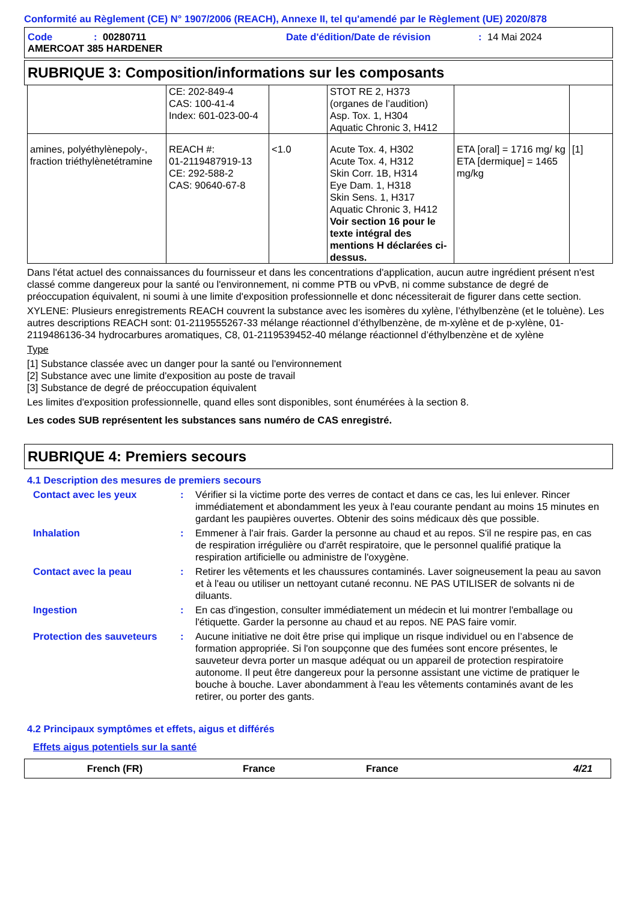Conformité au Règlement (CE) N° 1907/2006 (REACH), Annexe II, tel qu'amendé par le Règlement (UE) 2020/878
Code: 00280711 Date d'édition/Date de révision: 14 Mai 2024
AMERCOAT 385 HARDENER
RUBRIQUE 3: Composition/informations sur les composants
| | CE: 202-849-4 CAS: 100-41-4 Index: 601-023-00-4 | | STOT RE 2, H373 (organes de l’audition) Asp. Tox. 1, H304 Aquatic Chronic 3, H412 | | |
| amines, polyéthylènepoly-, fraction triéthylènetétramine | REACH #: 01-2119487919-13 CE: 292-588-2 CAS: 90640-67-8 | <1.0 | Acute Tox. 4, H302 Acute Tox. 4, H312 Skin Corr. 1B, H314 Eye Dam. 1, H318 Skin Sens. 1, H317 Aquatic Chronic 3, H412 Voir section 16 pour le texte intégral des mentions H déclarées ci-dessus. | ETA [oral] = 1716 mg/ kg ETA [dermique] = 1465 mg/kg | [1] |
Dans l'état actuel des connaissances du fournisseur et dans les concentrations d'application, aucun autre ingrédient présent n'est classé comme dangereux pour la santé ou l'environnement, ni comme PTB ou vPvB, ni comme substance de degré de préoccupation équivalent, ni soumi à une limite d'exposition professionnelle et donc nécessiterait de figurer dans cette section.
XYLENE: Plusieurs enregistrements REACH couvrent la substance avec les isomères du xylène, l’éthylbenzène (et le toluène). Les autres descriptions REACH sont: 01-2119555267-33 mélange réactionnel d’éthylbenzène, de m-xylène et de p-xylène, 01-2119486136-34 hydrocarbures aromatiques, C8, 01-2119539452-40 mélange réactionnel d’éthylbenzène et de xylène
Type
[1] Substance classée avec un danger pour la santé ou l'environnement
[2] Substance avec une limite d'exposition au poste de travail
[3] Substance de degré de préoccupation équivalent
Les limites d'exposition professionnelle, quand elles sont disponibles, sont énumérées à la section 8.
Les codes SUB représentent les substances sans numéro de CAS enregistré.
RUBRIQUE 4: Premiers secours
4.1 Description des mesures de premiers secours
Contact avec les yeux: Vérifier si la victime porte des verres de contact et dans ce cas, les lui enlever. Rincer immédiatement et abondamment les yeux à l'eau courante pendant au moins 15 minutes en gardant les paupières ouvertes. Obtenir des soins médicaux dès que possible.
Inhalation: Emmener à l'air frais. Garder la personne au chaud et au repos. S'il ne respire pas, en cas de respiration irrégulière ou d'arrêt respiratoire, que le personnel qualifié pratique la respiration artificielle ou administre de l'oxygène.
Contact avec la peau: Retirer les vêtements et les chaussures contaminés. Laver soigneusement la peau au savon et à l'eau ou utiliser un nettoyant cutané reconnu. NE PAS UTILISER de solvants ni de diluants.
Ingestion: En cas d'ingestion, consulter immédiatement un médecin et lui montrer l'emballage ou l'étiquette. Garder la personne au chaud et au repos. NE PAS faire vomir.
Protection des sauveteurs: Aucune initiative ne doit être prise qui implique un risque individuel ou en l’absence de formation appropriée. Si l'on soupçonne que des fumées sont encore présentes, le sauveteur devra porter un masque adéquat ou un appareil de protection respiratoire autonome. Il peut être dangereux pour la personne assistant une victime de pratiquer le bouche à bouche. Laver abondamment à l'eau les vêtements contaminés avant de les retirer, ou porter des gants.
4.2 Principaux symptômes et effets, aigus et différés
Effets aigus potentiels sur la santé
French (FR) France France 4/21